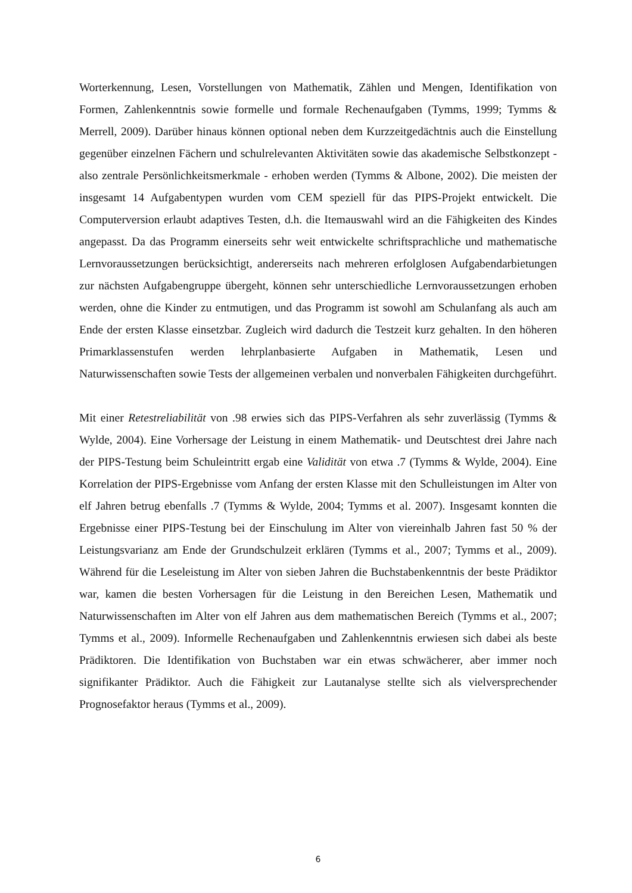Worterkennung, Lesen, Vorstellungen von Mathematik, Zählen und Mengen, Identifikation von Formen, Zahlenkenntnis sowie formelle und formale Rechenaufgaben (Tymms, 1999; Tymms & Merrell, 2009). Darüber hinaus können optional neben dem Kurzzeitgedächtnis auch die Einstellung gegenüber einzelnen Fächern und schulrelevanten Aktivitäten sowie das akademische Selbstkonzept - also zentrale Persönlichkeitsmerkmale - erhoben werden (Tymms & Albone, 2002). Die meisten der insgesamt 14 Aufgabentypen wurden vom CEM speziell für das PIPS-Projekt entwickelt. Die Computerversion erlaubt adaptives Testen, d.h. die Itemauswahl wird an die Fähigkeiten des Kindes angepasst. Da das Programm einerseits sehr weit entwickelte schriftsprachliche und mathematische Lernvoraussetzungen berücksichtigt, andererseits nach mehreren erfolglosen Aufgabendarbietungen zur nächsten Aufgabengruppe übergeht, können sehr unterschiedliche Lernvoraussetzungen erhoben werden, ohne die Kinder zu entmutigen, und das Programm ist sowohl am Schulanfang als auch am Ende der ersten Klasse einsetzbar. Zugleich wird dadurch die Testzeit kurz gehalten. In den höheren Primarklassenstufen werden lehrplanbasierte Aufgaben in Mathematik, Lesen und Naturwissenschaften sowie Tests der allgemeinen verbalen und nonverbalen Fähigkeiten durchgeführt.
Mit einer Retestreliabilität von .98 erwies sich das PIPS-Verfahren als sehr zuverlässig (Tymms & Wylde, 2004). Eine Vorhersage der Leistung in einem Mathematik- und Deutschtest drei Jahre nach der PIPS-Testung beim Schuleintritt ergab eine Validität von etwa .7 (Tymms & Wylde, 2004). Eine Korrelation der PIPS-Ergebnisse vom Anfang der ersten Klasse mit den Schulleistungen im Alter von elf Jahren betrug ebenfalls .7 (Tymms & Wylde, 2004; Tymms et al. 2007). Insgesamt konnten die Ergebnisse einer PIPS-Testung bei der Einschulung im Alter von viereinhalb Jahren fast 50 % der Leistungsvarianz am Ende der Grundschulzeit erklären (Tymms et al., 2007; Tymms et al., 2009). Während für die Leseleistung im Alter von sieben Jahren die Buchstabenkenntnis der beste Prädiktor war, kamen die besten Vorhersagen für die Leistung in den Bereichen Lesen, Mathematik und Naturwissenschaften im Alter von elf Jahren aus dem mathematischen Bereich (Tymms et al., 2007; Tymms et al., 2009). Informelle Rechenaufgaben und Zahlenkenntnis erwiesen sich dabei als beste Prädiktoren. Die Identifikation von Buchstaben war ein etwas schwächerer, aber immer noch signifikanter Prädiktor. Auch die Fähigkeit zur Lautanalyse stellte sich als vielversprechender Prognosefaktor heraus (Tymms et al., 2009).
6